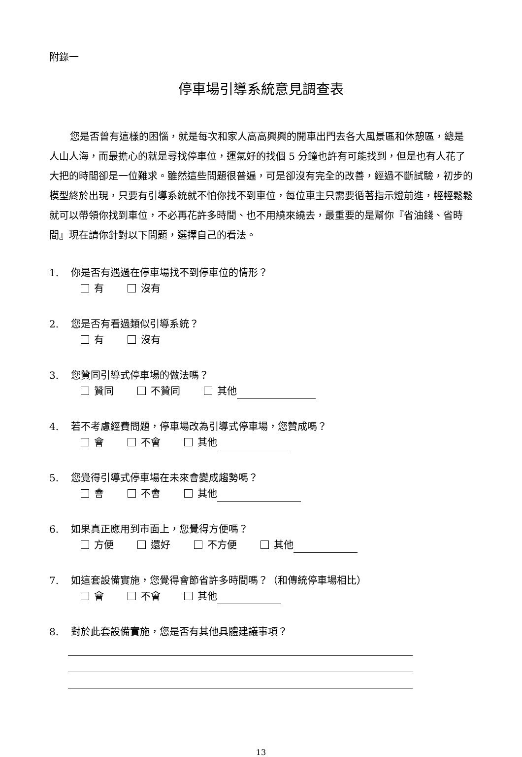附錄一
停車場引導系統意見調查表
您是否曾有這樣的困惱，就是每次和家人高高興興的開車出門去各大風景區和休憩區，總是人山人海，而最擔心的就是尋找停車位，運氣好的找個 5 分鐘也許有可能找到，但是也有人花了大把的時間卻是一位難求。雖然這些問題很普遍，可是卻沒有完全的改善，經過不斷試驗，初步的模型終於出現，只要有引導系統就不怕你找不到車位，每位車主只需要循著指示燈前進，輕輕鬆鬆就可以帶領你找到車位，不必再花許多時間、也不用繞來繞去，最重要的是幫你『省油錢、省時間』現在請你針對以下問題，選擇自己的看法。
1. 你是否有遇過在停車場找不到停車位的情形？
有 沒有
2. 您是否有看過類似引導系統？
有 沒有
3. 您贊同引導式停車場的做法嗎？
贊同 不贊同 其他
4. 若不考慮經費問題，停車場改為引導式停車場，您贊成嗎？
會 不會 其他
5. 您覺得引導式停車場在未來會變成趨勢嗎？
會 不會 其他
6. 如果真正應用到市面上，您覺得方便嗎？
方便 還好 不方便 其他
7. 如這套設備實施，您覺得會節省許多時間嗎？（和傳統停車場相比）
會 不會 其他
8. 對於此套設備實施，您是否有其他具體建議事項？
13